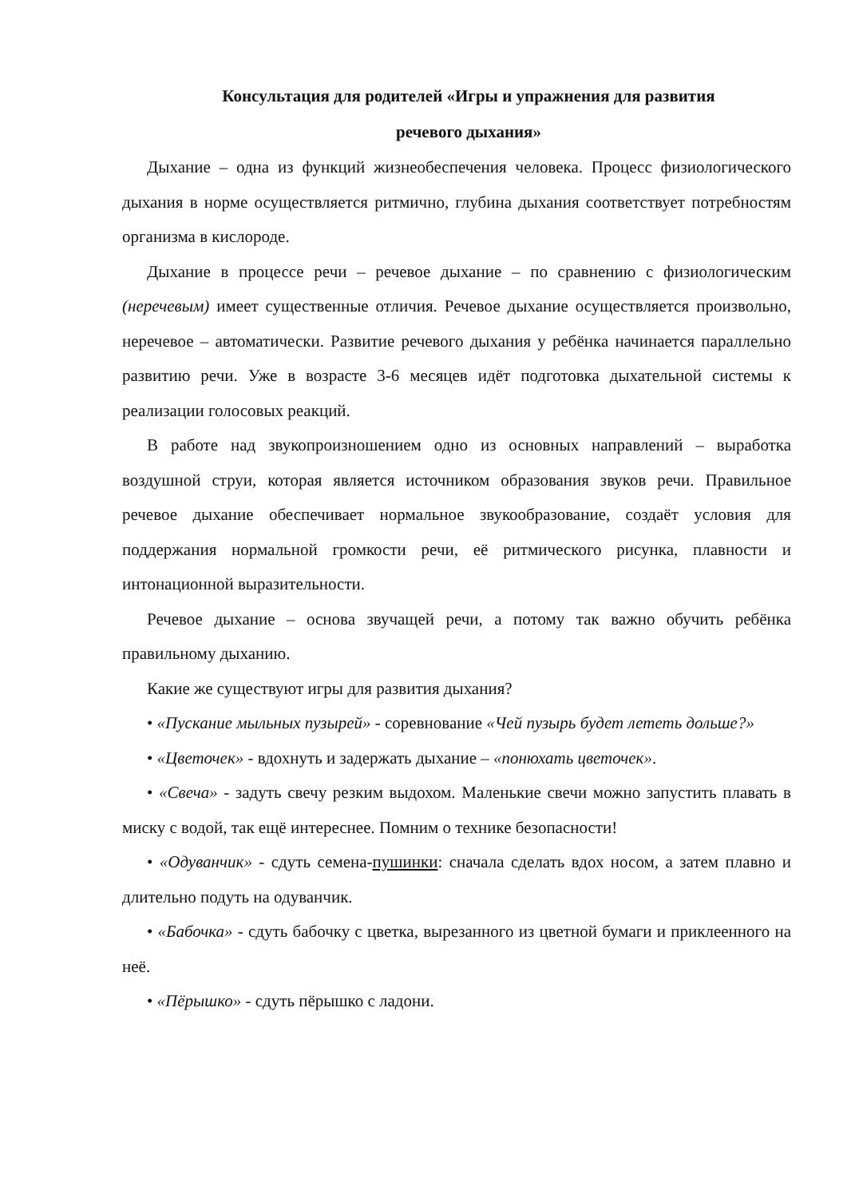Консультация для родителей «Игры и упражнения для развития
речевого дыхания»
Дыхание – одна из функций жизнеобеспечения человека. Процесс физиологического дыхания в норме осуществляется ритмично, глубина дыхания соответствует потребностям организма в кислороде.
Дыхание в процессе речи – речевое дыхание – по сравнению с физиологическим (неречевым) имеет существенные отличия. Речевое дыхание осуществляется произвольно, неречевое – автоматически. Развитие речевого дыхания у ребёнка начинается параллельно развитию речи. Уже в возрасте 3-6 месяцев идёт подготовка дыхательной системы к реализации голосовых реакций.
В работе над звукопроизношением одно из основных направлений – выработка воздушной струи, которая является источником образования звуков речи. Правильное речевое дыхание обеспечивает нормальное звукообразование, создаёт условия для поддержания нормальной громкости речи, её ритмического рисунка, плавности и интонационной выразительности.
Речевое дыхание – основа звучащей речи, а потому так важно обучить ребёнка правильному дыханию.
Какие же существуют игры для развития дыхания?
• «Пускание мыльных пузырей» - соревнование «Чей пузырь будет лететь дольше?»
• «Цветочек» - вдохнуть и задержать дыхание – «понюхать цветочек».
• «Свеча» - задуть свечу резким выдохом. Маленькие свечи можно запустить плавать в миску с водой, так ещё интереснее. Помним о технике безопасности!
• «Одуванчик» - сдуть семена-пушинки: сначала сделать вдох носом, а затем плавно и длительно подуть на одуванчик.
• «Бабочка» - сдуть бабочку с цветка, вырезанного из цветной бумаги и приклеенного на неё.
• «Пёрышко» - сдуть пёрышко с ладони.